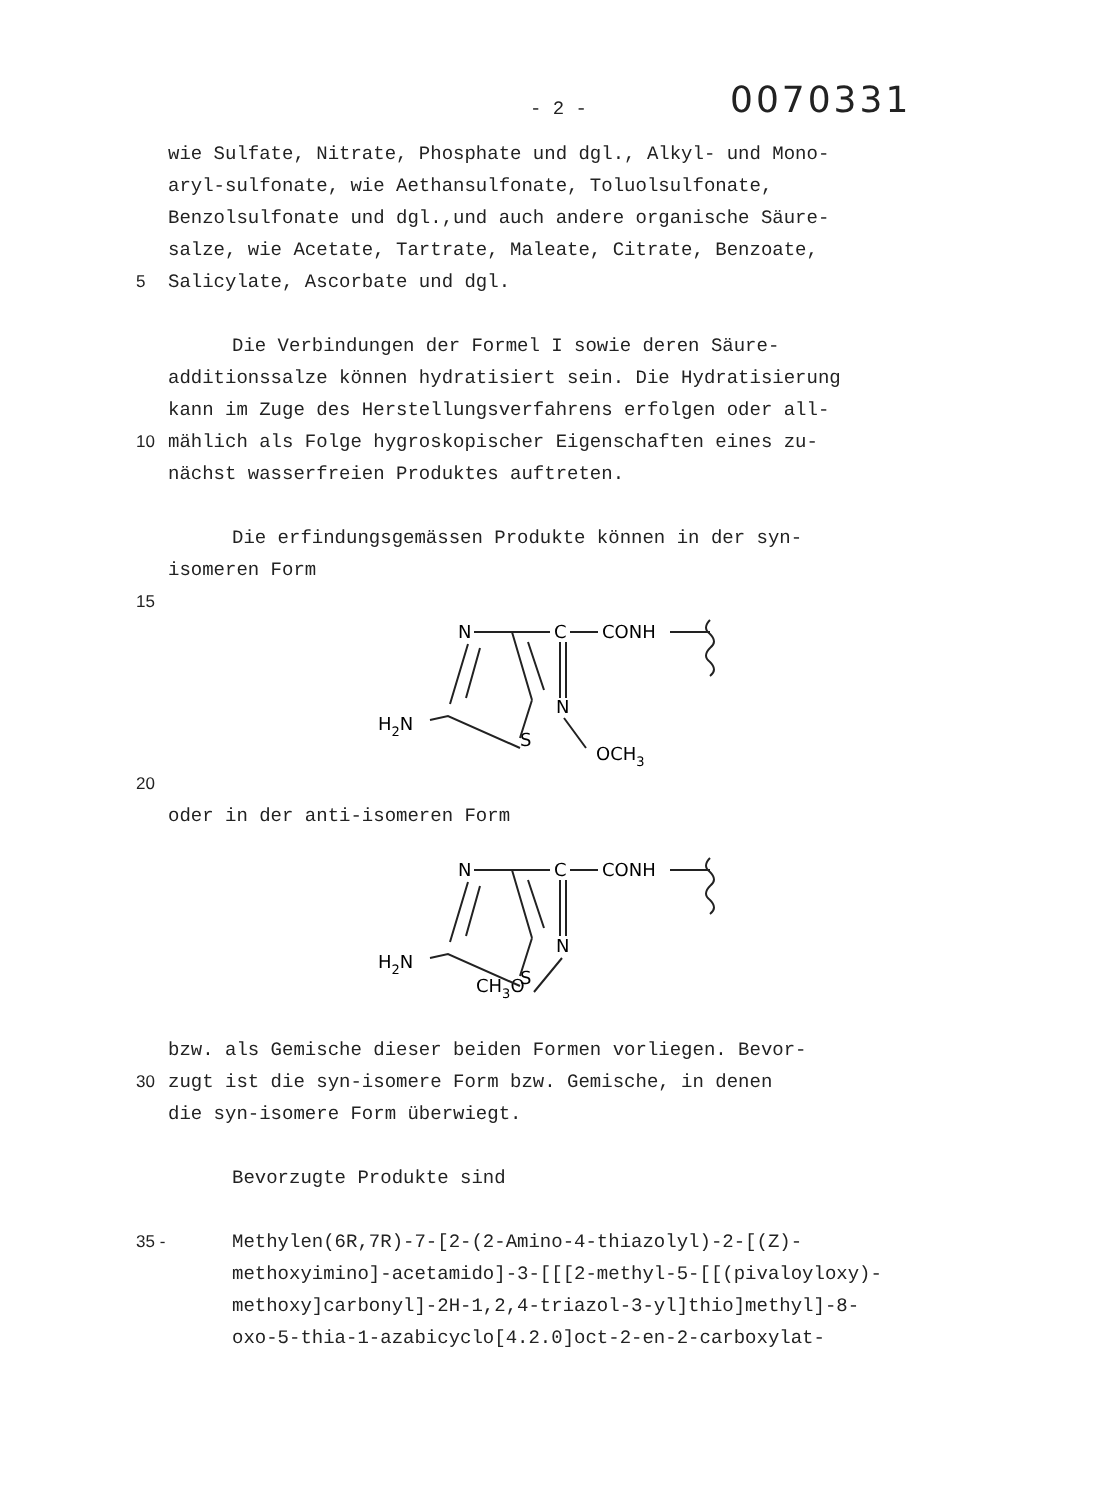- 2 -
0070331
wie Sulfate, Nitrate, Phosphate und dgl., Alkyl- und Mono-
aryl-sulfonate, wie Aethansulfonate, Toluolsulfonate,
Benzolsulfonate und dgl.,und auch andere organische Säure-
salze, wie Acetate, Tartrate, Maleate, Citrate, Benzoate,
5 Salicylate, Ascorbate und dgl.
Die Verbindungen der Formel I sowie deren Säure-
additionssalze können hydratisiert sein. Die Hydratisierung
kann im Zuge des Herstellungsverfahrens erfolgen oder all-
10 mählich als Folge hygroskopischer Eigenschaften eines zu-
nächst wasserfreien Produktes auftreten.
Die erfindungsgemässen Produkte können in der syn-
isomeren Form
15
N
C
CONH
H2N
S
N
OCH3
20
oder in der anti-isomeren Form
N
C
CONH
H2N
S
N
CH3O
bzw. als Gemische dieser beiden Formen vorliegen. Bevor-
30 zugt ist die syn-isomere Form bzw. Gemische, in denen
die syn-isomere Form überwiegt.
Bevorzugte Produkte sind
35 - Methylen(6R,7R)-7-[2-(2-Amino-4-thiazolyl)-2-[(Z)-
methoxyimino]-acetamido]-3-[[[2-methyl-5-[[(pivaloyloxy)-
methoxy]carbonyl]-2H-1,2,4-triazol-3-yl]thio]methyl]-8-
oxo-5-thia-1-azabicyclo[4.2.0]oct-2-en-2-carboxylat-